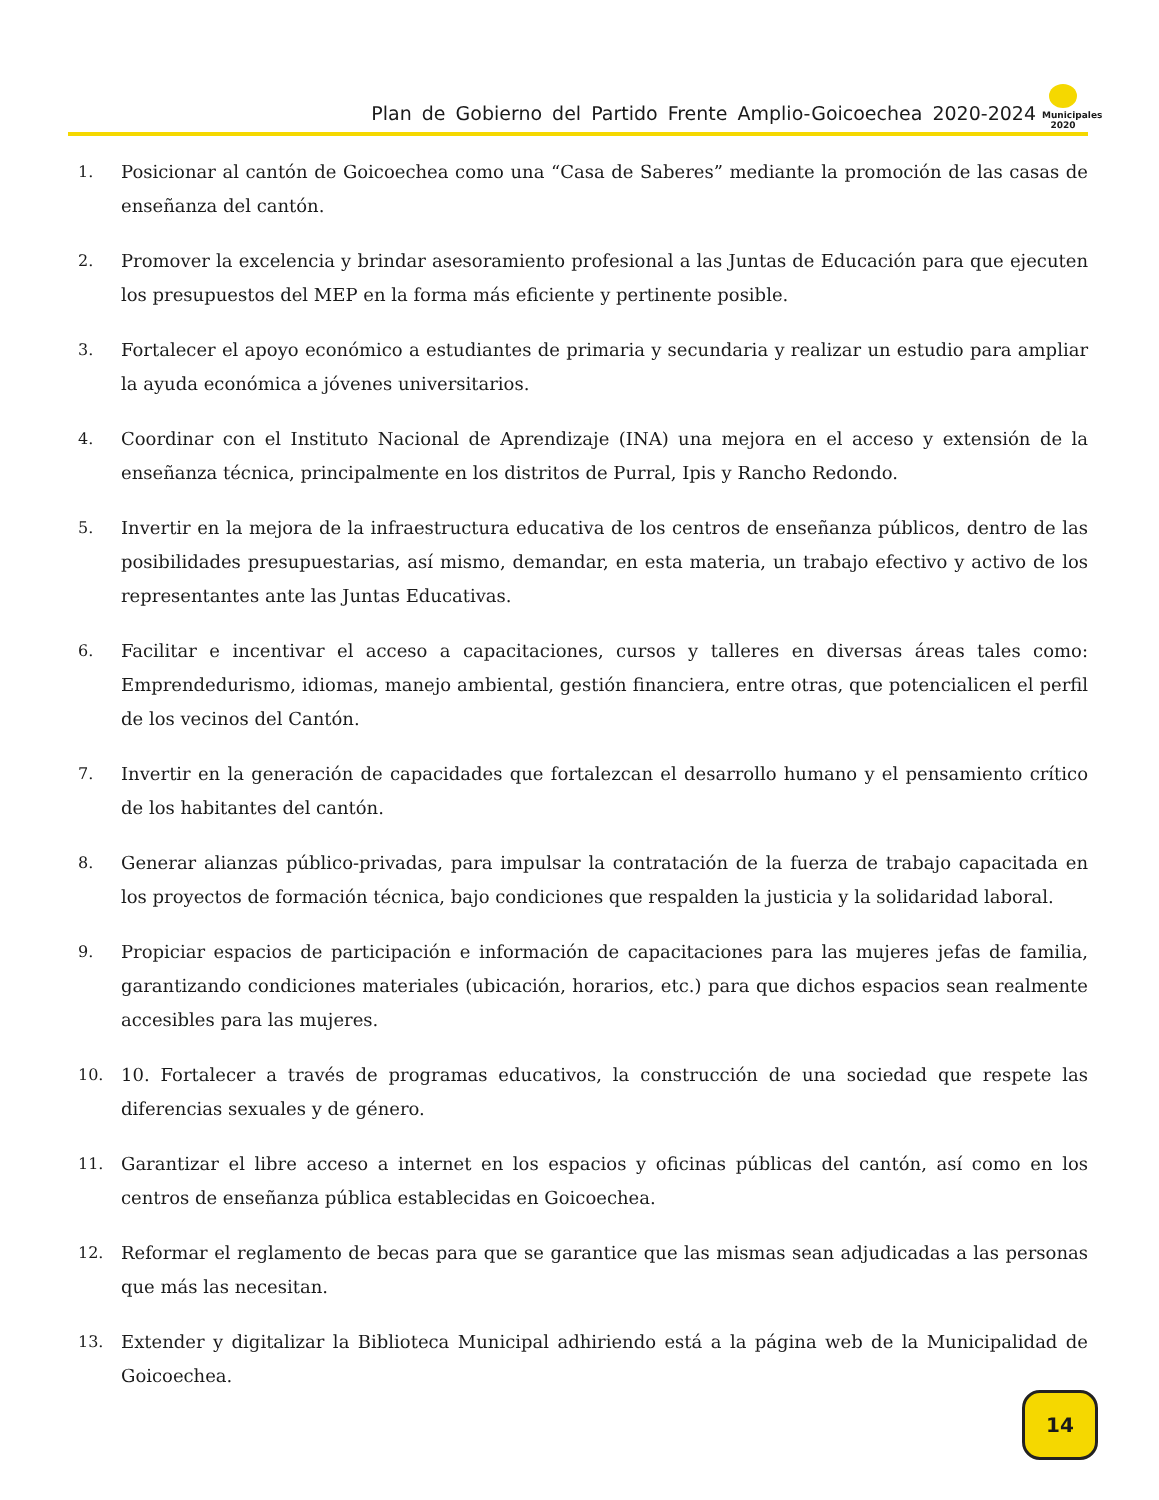Plan de Gobierno del Partido Frente Amplio-Goicoechea 2020-2024
Municipales 2020
1. Posicionar al cantón de Goicoechea como una “Casa de Saberes” mediante la promoción de las casas de enseñanza del cantón.
2. Promover la excelencia y brindar asesoramiento profesional a las Juntas de Educación para que ejecuten los presupuestos del MEP en la forma más eficiente y pertinente posible.
3. Fortalecer el apoyo económico a estudiantes de primaria y secundaria y realizar un estudio para ampliar la ayuda económica a jóvenes universitarios.
4. Coordinar con el Instituto Nacional de Aprendizaje (INA) una mejora en el acceso y extensión de la enseñanza técnica, principalmente en los distritos de Purral, Ipis y Rancho Redondo.
5. Invertir en la mejora de la infraestructura educativa de los centros de enseñanza públicos, dentro de las posibilidades presupuestarias, así mismo, demandar, en esta materia, un trabajo efectivo y activo de los representantes ante las Juntas Educativas.
6. Facilitar e incentivar el acceso a capacitaciones, cursos y talleres en diversas áreas tales como: Emprendedurismo, idiomas, manejo ambiental, gestión financiera, entre otras, que potencialicen el perfil de los vecinos del Cantón.
7. Invertir en la generación de capacidades que fortalezcan el desarrollo humano y el pensamiento crítico de los habitantes del cantón.
8. Generar alianzas público-privadas, para impulsar la contratación de la fuerza de trabajo capacitada en los proyectos de formación técnica, bajo condiciones que respalden la justicia y la solidaridad laboral.
9. Propiciar espacios de participación e información de capacitaciones para las mujeres jefas de familia, garantizando condiciones materiales (ubicación, horarios, etc.) para que dichos espacios sean realmente accesibles para las mujeres.
10. 10. Fortalecer a través de programas educativos, la construcción de una sociedad que respete las diferencias sexuales y de género.
11. Garantizar el libre acceso a internet en los espacios y oficinas públicas del cantón, así como en los centros de enseñanza pública establecidas en Goicoechea.
12. Reformar el reglamento de becas para que se garantice que las mismas sean adjudicadas a las personas que más las necesitan.
13. Extender y digitalizar la Biblioteca Municipal adhiriendo está a la página web de la Municipalidad de Goicoechea.
14